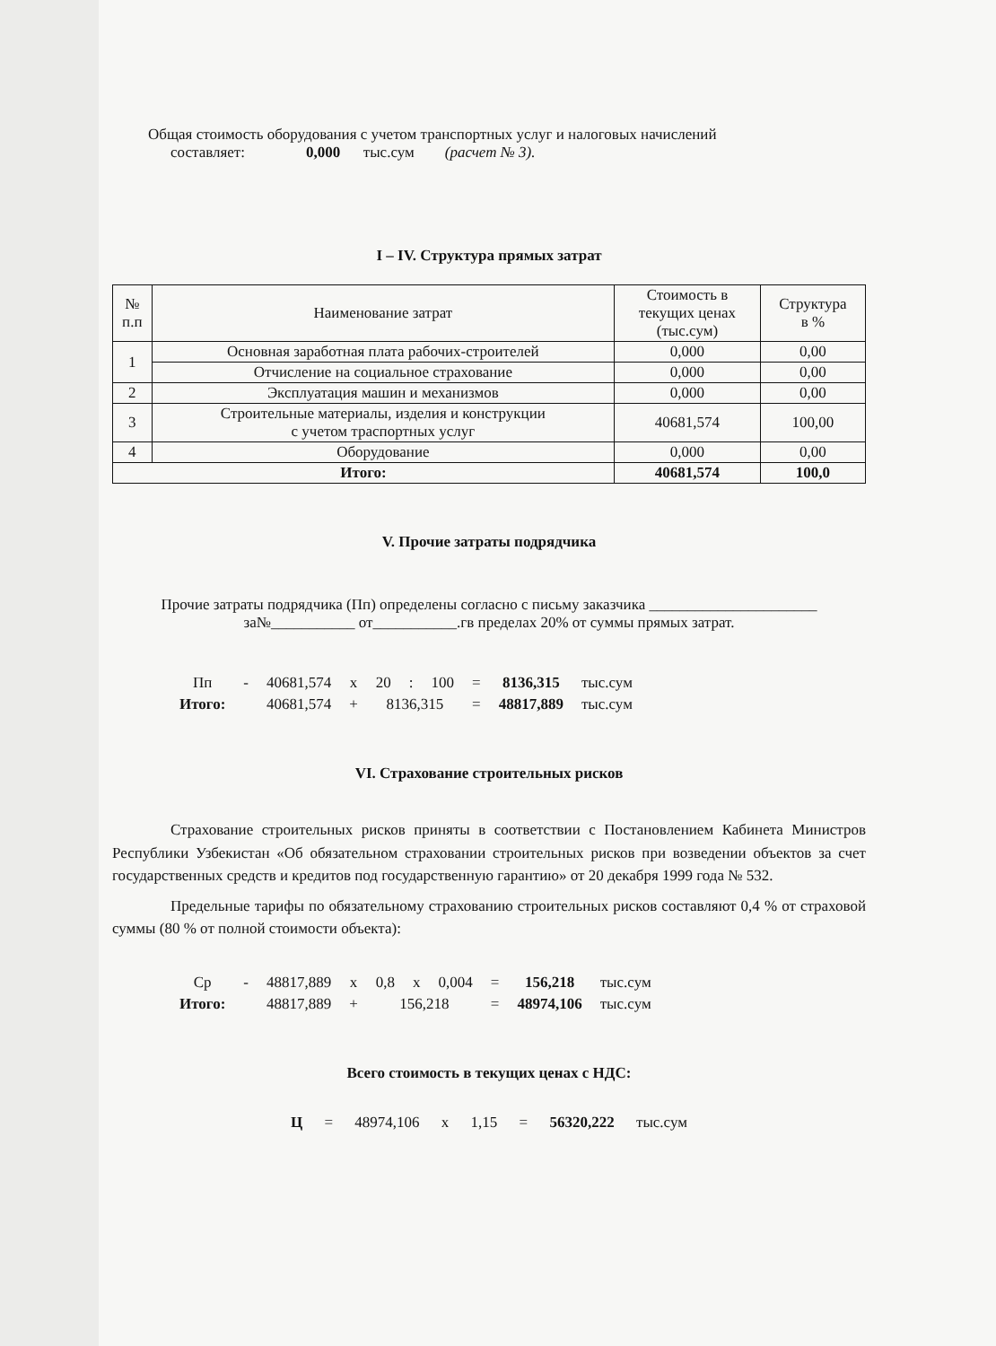Общая стоимость оборудования с учетом транспортных услуг и налоговых начислений
составляет: 0,000 тыс.сум (расчет № 3).
I – IV. Структура прямых затрат
| № п.п | Наименование затрат | Стоимость в текущих ценах (тыс.сум) | Структура в % |
| --- | --- | --- | --- |
| 1 | Основная заработная плата рабочих-строителей | 0,000 | 0,00 |
| | Отчисление на социальное страхование | 0,000 | 0,00 |
| 2 | Эксплуатация машин и механизмов | 0,000 | 0,00 |
| 3 | Строительные материалы, изделия и конструкции с учетом траспортных услуг | 40681,574 | 100,00 |
| 4 | Оборудование | 0,000 | 0,00 |
| Итого: | | 40681,574 | 100,0 |
V. Прочие затраты подрядчика
Прочие затраты подрядчика (Пп) определены согласно с письму заказчика ______________________
за№___________ от___________.гв пределах 20% от суммы прямых затрат.
| Пп | - | 40681,574 | x | 20 | : | 100 | = | 8136,315 | тыс.сум |
| Итого: | | 40681,574 | + | 8136,315 | | | = | 48817,889 | тыс.сум |
VI. Страхование строительных рисков
Страхование строительных рисков приняты в соответствии с Постановлением Кабинета Министров Республики Узбекистан «Об обязательном страховании строительных рисков при возведении объектов за счет государственных средств и кредитов под государственную гарантию» от 20 декабря 1999 года № 532.
Предельные тарифы по обязательному страхованию строительных рисков составляют 0,4 % от страховой суммы (80 % от полной стоимости объекта):
| Ср | - | 48817,889 | x | 0,8 | x | 0,004 | = | 156,218 | тыс.сум |
| Итого: | | 48817,889 | + | 156,218 | | | = | 48974,106 | тыс.сум |
Всего стоимость в текущих ценах с НДС:
Ц = 48974,106 x 1,15 = 56320,222 тыс.сум